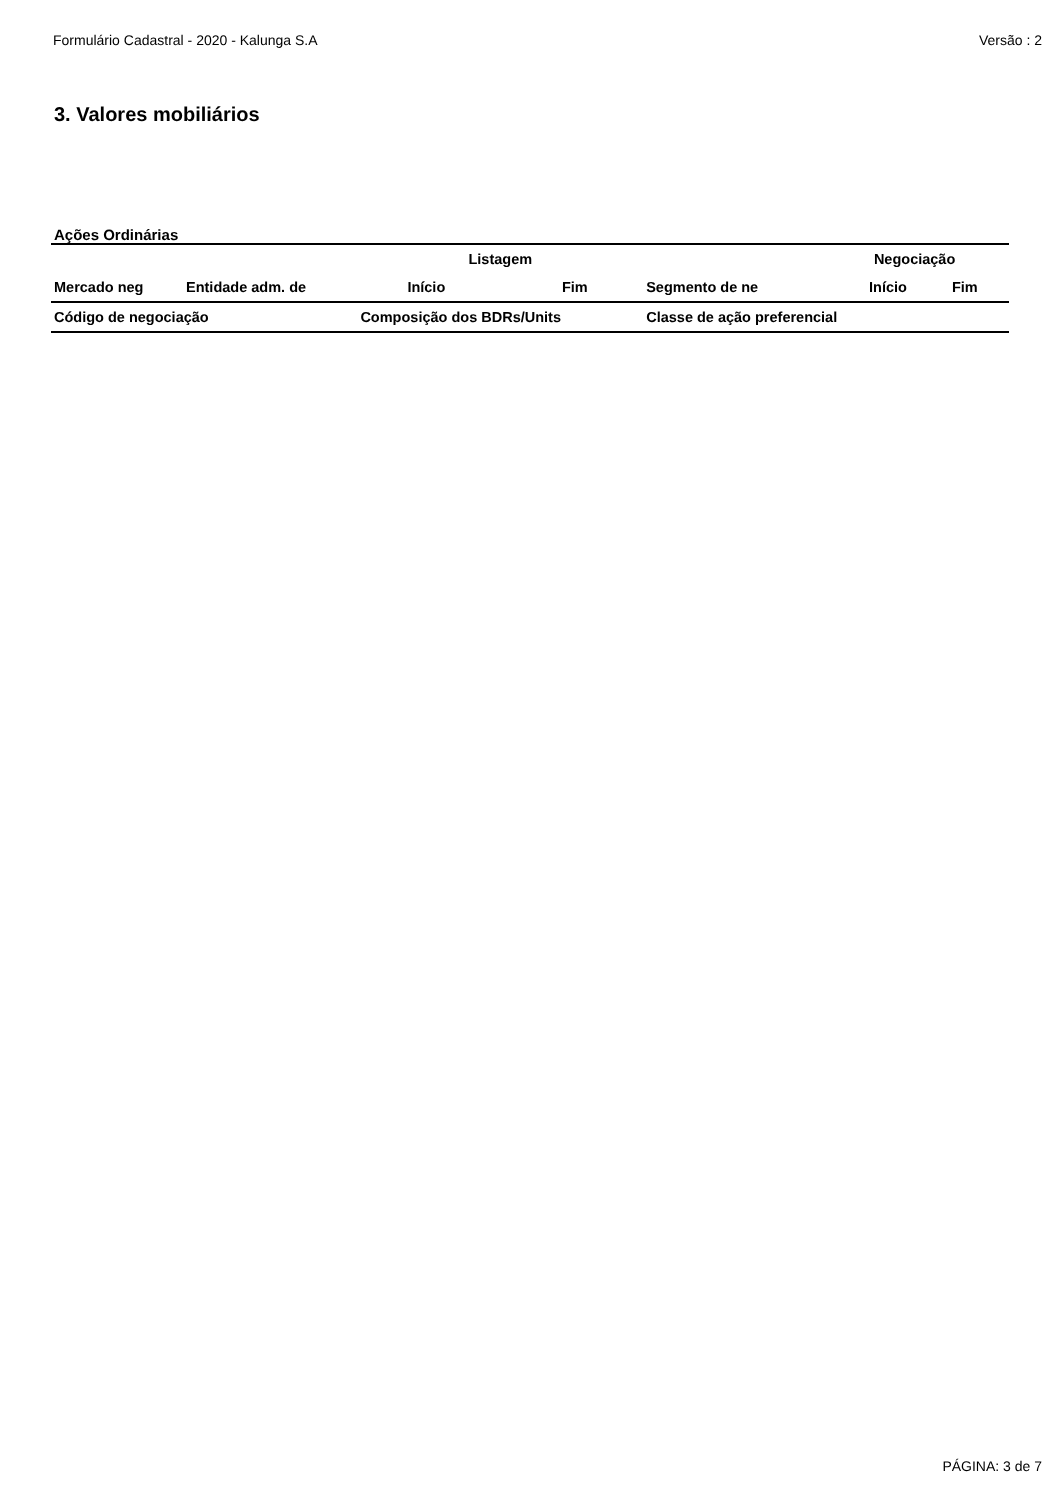Formulário Cadastral - 2020 - Kalunga S.A Versão : 2
3. Valores mobiliários
Ações Ordinárias
| | | Listagem | | Negociação | | |
| --- | --- | --- | --- | --- | --- | --- |
| Mercado neg | Entidade adm. de | Início | Fim | Segmento de ne | Início | Fim |
| Código de negociação | | Composição dos BDRs/Units | | Classe de ação preferencial | | |
PÁGINA: 3 de 7